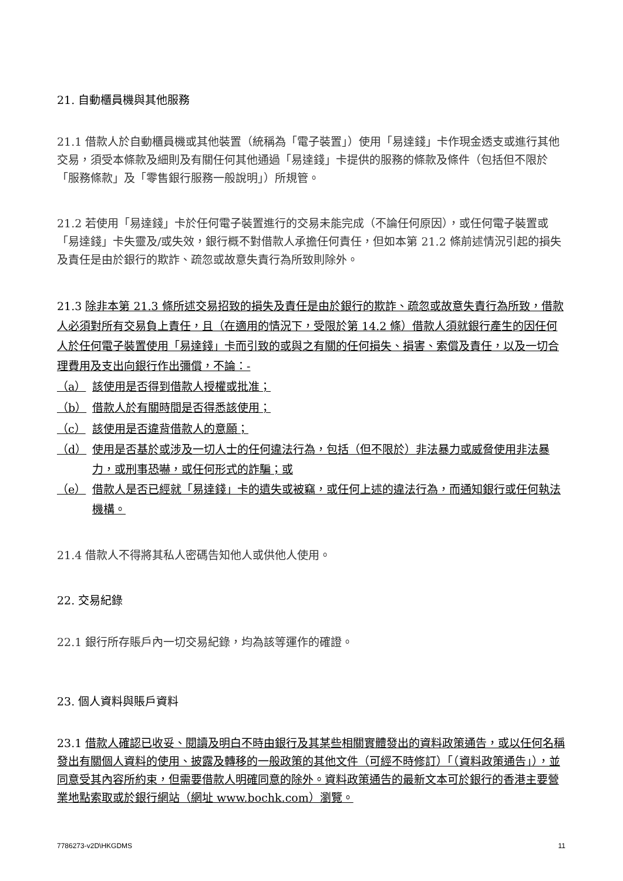21. 自動櫃員機與其他服務
21.1 借款人於自動櫃員機或其他裝置（統稱為「電子裝置」）使用「易達錢」卡作現金透支或進行其他交易，須受本條款及細則及有關任何其他通過「易達錢」卡提供的服務的條款及條件（包括但不限於「服務條款」及「零售銀行服務一般說明」）所規管。
21.2 若使用「易達錢」卡於任何電子裝置進行的交易未能完成（不論任何原因），或任何電子裝置或「易達錢」卡失靈及/或失效，銀行概不對借款人承擔任何責任，但如本第 21.2 條前述情況引起的損失及責任是由於銀行的欺詐、疏忽或故意失責行為所致則除外。
21.3 除非本第 21.3 條所述交易招致的損失及責任是由於銀行的欺詐、疏忽或故意失責行為所致，借款人必須對所有交易負上責任，且（在適用的情況下，受限於第 14.2 條）借款人須就銀行產生的因任何人於任何電子裝置使用「易達錢」卡而引致的或與之有關的任何損失、損害、索償及責任，以及一切合理費用及支出向銀行作出彌償，不論：-
（a） 該使用是否得到借款人授權或批准；
（b） 借款人於有關時間是否得悉該使用；
（c） 該使用是否違背借款人的意願；
（d） 使用是否基於或涉及一切人士的任何違法行為，包括（但不限於）非法暴力或威脅使用非法暴力，或刑事恐嚇，或任何形式的詐騙；或
（e） 借款人是否已經就「易達錢」卡的遺失或被竊，或任何上述的違法行為，而通知銀行或任何執法機構。
21.4 借款人不得將其私人密碼告知他人或供他人使用。
22. 交易紀錄
22.1 銀行所存賬戶內一切交易紀錄，均為該等運作的確證。
23. 個人資料與賬戶資料
23.1 借款人確認已收妥、閱讀及明白不時由銀行及其某些相關實體發出的資料政策通告，或以任何名稱發出有關個人資料的使用、披露及轉移的一般政策的其他文件（可經不時修訂）「（資料政策通告」），並同意受其內容所約束，但需要借款人明確同意的除外。資料政策通告的最新文本可於銀行的香港主要營業地點索取或於銀行網站（網址 www.bochk.com）瀏覽。
7786273-v2D\HKGDMS 11